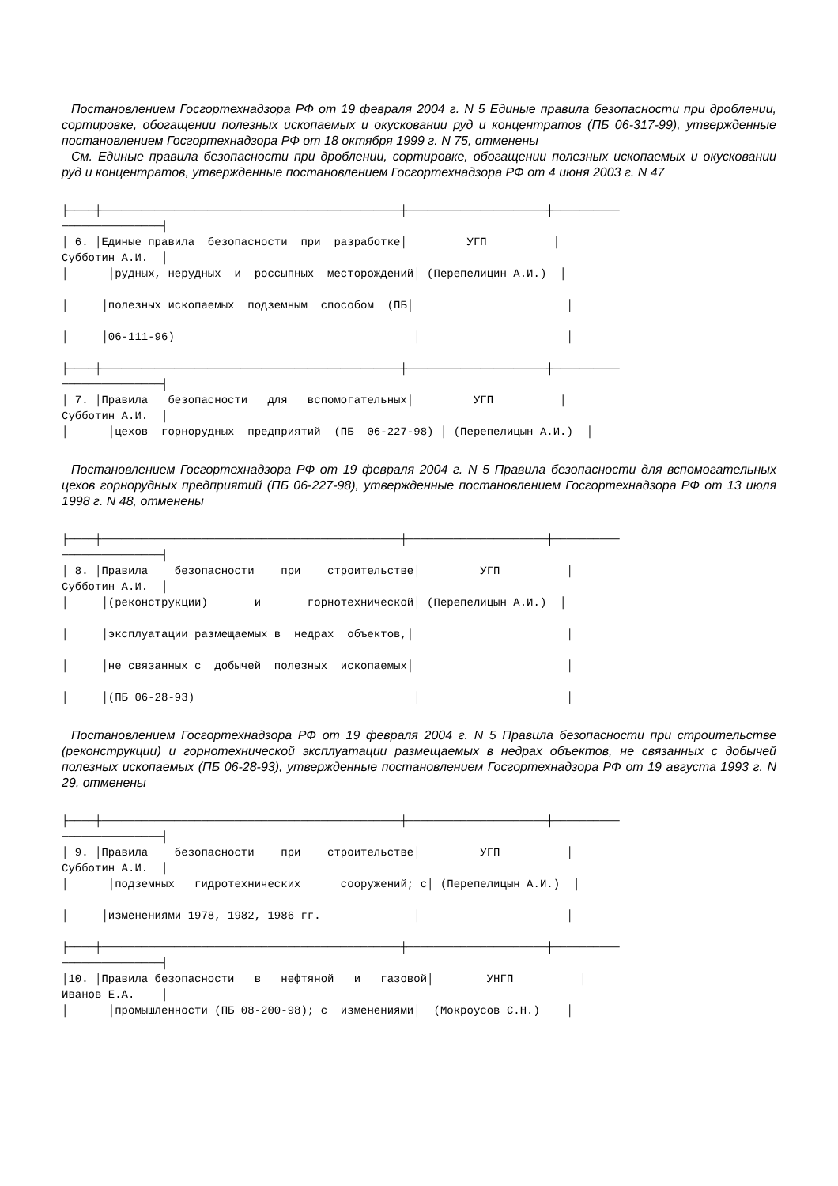Постановлением Госгортехнадзора РФ от 19 февраля 2004 г. N 5 Единые правила безопасности при дроблении, сортировке, обогащении полезных ископаемых и окусковании руд и концентратов (ПБ 06-317-99), утвержденные постановлением Госгортехнадзора РФ от 18 октября 1999 г. N 75, отменены
См. Единые правила безопасности при дроблении, сортировке, обогащении полезных ископаемых и окусковании руд и концентратов, утвержденные постановлением Госгортехнадзора РФ от 4 июня 2003 г. N 47
├────┼─────────────────────────────────────────────┼─────────────────────┼──────────
───────────────┤
│ 6. │Единые правила  безопасности  при  разработке│         УГП          │
Субботин А.И.  │
│      │рудных, нерудных  и  россыпных  месторождений│ (Перепелицин А.И.)  │

│     │полезных ископаемых  подземным  способом  (ПБ│                       │

│     │06-111-96)                                    │                      │

├────┼─────────────────────────────────────────────┼─────────────────────┼──────────
───────────────┤
│ 7. │Правила   безопасности   для   вспомогательных│         УГП          │
Субботин А.И.  │
│      │цехов  горнорудных  предприятий  (ПБ  06-227-98) │ (Перепелицын А.И.)  │
Постановлением Госгортехнадзора РФ от 19 февраля 2004 г. N 5 Правила безопасности для вспомогательных цехов горнорудных предприятий (ПБ 06-227-98), утвержденные постановлением Госгортехнадзора РФ от 13 июля 1998 г. N 48, отменены
├────┼─────────────────────────────────────────────┼─────────────────────┼──────────
───────────────┤
│ 8. │Правила    безопасности    при    строительстве│         УГП          │
Субботин А.И.  │
│     │(реконструкции)       и       горнотехнической│ (Перепелицын А.И.)  │

│     │эксплуатации размещаемых в  недрах  объектов,│                       │

│     │не связанных с  добычей  полезных  ископаемых│                       │

│     │(ПБ 06-28-93)                                 │                      │
Постановлением Госгортехнадзора РФ от 19 февраля 2004 г. N 5 Правила безопасности при строительстве (реконструкции) и горнотехнической эксплуатации размещаемых в недрах объектов, не связанных с добычей полезных ископаемых (ПБ 06-28-93), утвержденные постановлением Госгортехнадзора РФ от 19 августа 1993 г. N 29, отменены
├────┼─────────────────────────────────────────────┼─────────────────────┼──────────
───────────────┤
│ 9. │Правила    безопасности    при    строительстве│         УГП          │
Субботин А.И.  │
│      │подземных   гидротехнических      сооружений; с│ (Перепелицын А.И.)  │

│     │изменениями 1978, 1982, 1986 гг.              │                      │

├────┼─────────────────────────────────────────────┼─────────────────────┼──────────
───────────────┤
│10. │Правила безопасности   в   нефтяной   и   газовой│        УНГП          │
Иванов Е.А.    │
│      │промышленности (ПБ 08-200-98); с  изменениями│  (Мокроусов С.Н.)    │